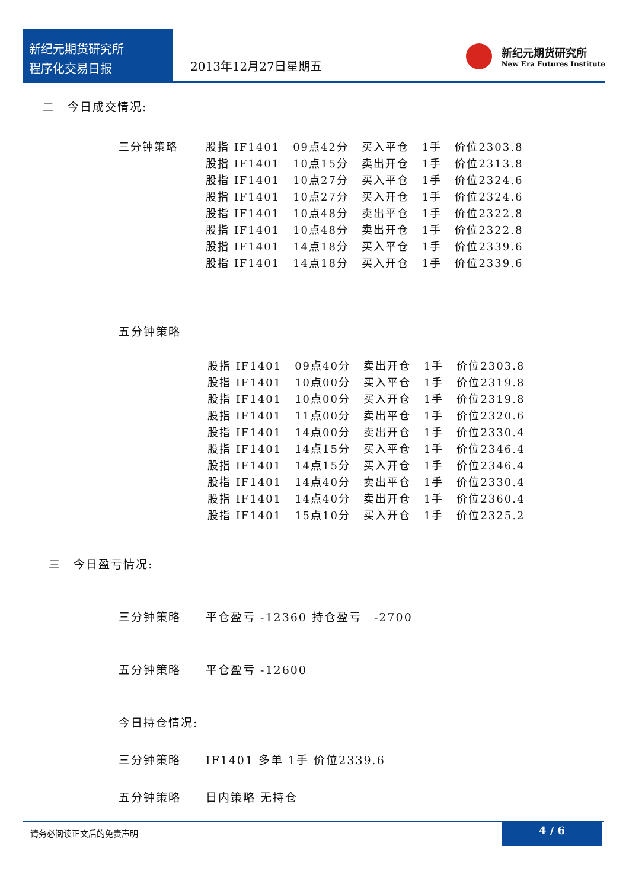新纪元期货研究所
程序化交易日报
2013年12月27日星期五
新纪元期货研究所
New Era Futures Institute
二　今日成交情况:
| 三分钟策略 | 股指 IF1401 | 09点42分 | 买入平仓 | 1手 | 价位2303.8 |
| | 股指 IF1401 | 10点15分 | 卖出开仓 | 1手 | 价位2313.8 |
| | 股指 IF1401 | 10点27分 | 买入平仓 | 1手 | 价位2324.6 |
| | 股指 IF1401 | 10点27分 | 买入开仓 | 1手 | 价位2324.6 |
| | 股指 IF1401 | 10点48分 | 卖出平仓 | 1手 | 价位2322.8 |
| | 股指 IF1401 | 10点48分 | 卖出开仓 | 1手 | 价位2322.8 |
| | 股指 IF1401 | 14点18分 | 买入平仓 | 1手 | 价位2339.6 |
| | 股指 IF1401 | 14点18分 | 买入开仓 | 1手 | 价位2339.6 |
五分钟策略
| 股指 IF1401 | 09点40分 | 卖出开仓 | 1手 | 价位2303.8 |
| 股指 IF1401 | 10点00分 | 买入平仓 | 1手 | 价位2319.8 |
| 股指 IF1401 | 10点00分 | 买入开仓 | 1手 | 价位2319.8 |
| 股指 IF1401 | 11点00分 | 卖出平仓 | 1手 | 价位2320.6 |
| 股指 IF1401 | 14点00分 | 卖出开仓 | 1手 | 价位2330.4 |
| 股指 IF1401 | 14点15分 | 买入平仓 | 1手 | 价位2346.4 |
| 股指 IF1401 | 14点15分 | 买入开仓 | 1手 | 价位2346.4 |
| 股指 IF1401 | 14点40分 | 卖出平仓 | 1手 | 价位2330.4 |
| 股指 IF1401 | 14点40分 | 卖出开仓 | 1手 | 价位2360.4 |
| 股指 IF1401 | 15点10分 | 买入开仓 | 1手 | 价位2325.2 |
三　今日盈亏情况:
三分钟策略　　平仓盈亏 -12360 持仓盈亏　-2700
五分钟策略　　平仓盈亏 -12600
今日持仓情况:
三分钟策略　　IF1401 多单 1手 价位2339.6
五分钟策略　　日内策略 无持仓
请务必阅读正文后的免责声明
4 / 6